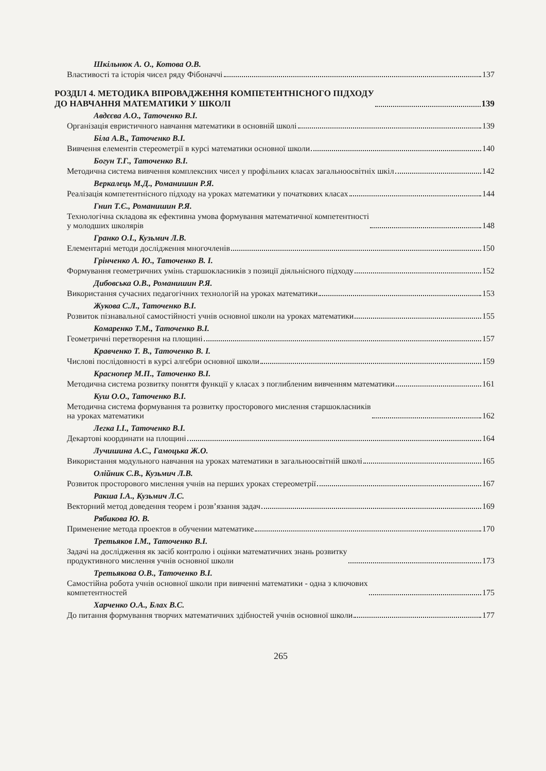Шкільнюк А. О., Котова О.В.
Властивості та історія чисел ряду Фібоначчі 137
РОЗДІЛ 4. МЕТОДИКА ВПРОВАДЖЕННЯ КОМПЕТЕНТНІСНОГО ПІДХОДУ
ДО НАВЧАННЯ МАТЕМАТИКИ У ШКОЛІ 139
Авдєєва А.О., Таточенко В.І.
Організація евристичного навчання математики в основній школі 139
Біла А.В., Таточенко В.І.
Вивчення елементів стереометрії в курсі математики основної школи 140
Богун Т.Г., Таточенко В.І.
Методична система вивчення комплексних чисел у профільних класах загальноосвітніх шкіл 142
Веркалець М.Д., Романишин Р.Я.
Реалізація компетентнісного підходу на уроках математики у початкових класах 144
Гнип Т.Є., Романишин Р.Я.
Технологічна складова як ефективна умова формування математичної компетентності
у молодших школярів 148
Гранко О.І., Кузьмич Л.В.
Елементарні методи дослідження многочленів 150
Грінченко А. Ю., Таточенко В. І.
Формування геометричних умінь старшокласників з позиції діяльнісного підходу 152
Дибовська О.В., Романишин Р.Я.
Використання сучасних педагогічних технологій на уроках математики 153
Жукова С.Л., Таточенко В.І.
Розвиток пізнавальної самостійності учнів основної школи на уроках математики 155
Комаренко Т.М., Таточенко В.І.
Геометричні перетворення на площині 157
Кравченко Т. В., Таточенко В. І.
Числові послідовності в курсі алгебри основної школи 159
Краснопер М.П., Таточенко В.І.
Методична система розвитку поняття функції у класах з поглибленим вивченням математики 161
Куш О.О., Таточенко В.І.
Методична система формування та розвитку просторового мислення старшокласників
на уроках математики 162
Легка І.І., Таточенко В.І.
Декартові координати на площині 164
Лучишина А.С., Гамоцька Ж.О.
Використання модульного навчання на уроках математики в загальноосвітній школі 165
Олійник С.В., Кузьмич Л.В.
Розвиток просторового мислення учнів на перших уроках стереометрії 167
Ракша І.А., Кузьмич Л.С.
Векторний метод доведення теорем і розв’язання задач 169
Рябикова Ю. В.
Применение метода проектов в обучении математике 170
Третьяков І.М., Таточенко В.І.
Задачі на дослідження як засіб контролю і оцінки математичних знань розвитку
продуктивного мислення учнів основної школи 173
Третьякова О.В., Таточенко В.І.
Самостійна робота учнів основної школи при вивченні математики - одна з ключових
компетентностей 175
Харченко О.А., Блах В.С.
До питання формування творчих математичних здібностей учнів основної школи 177
265